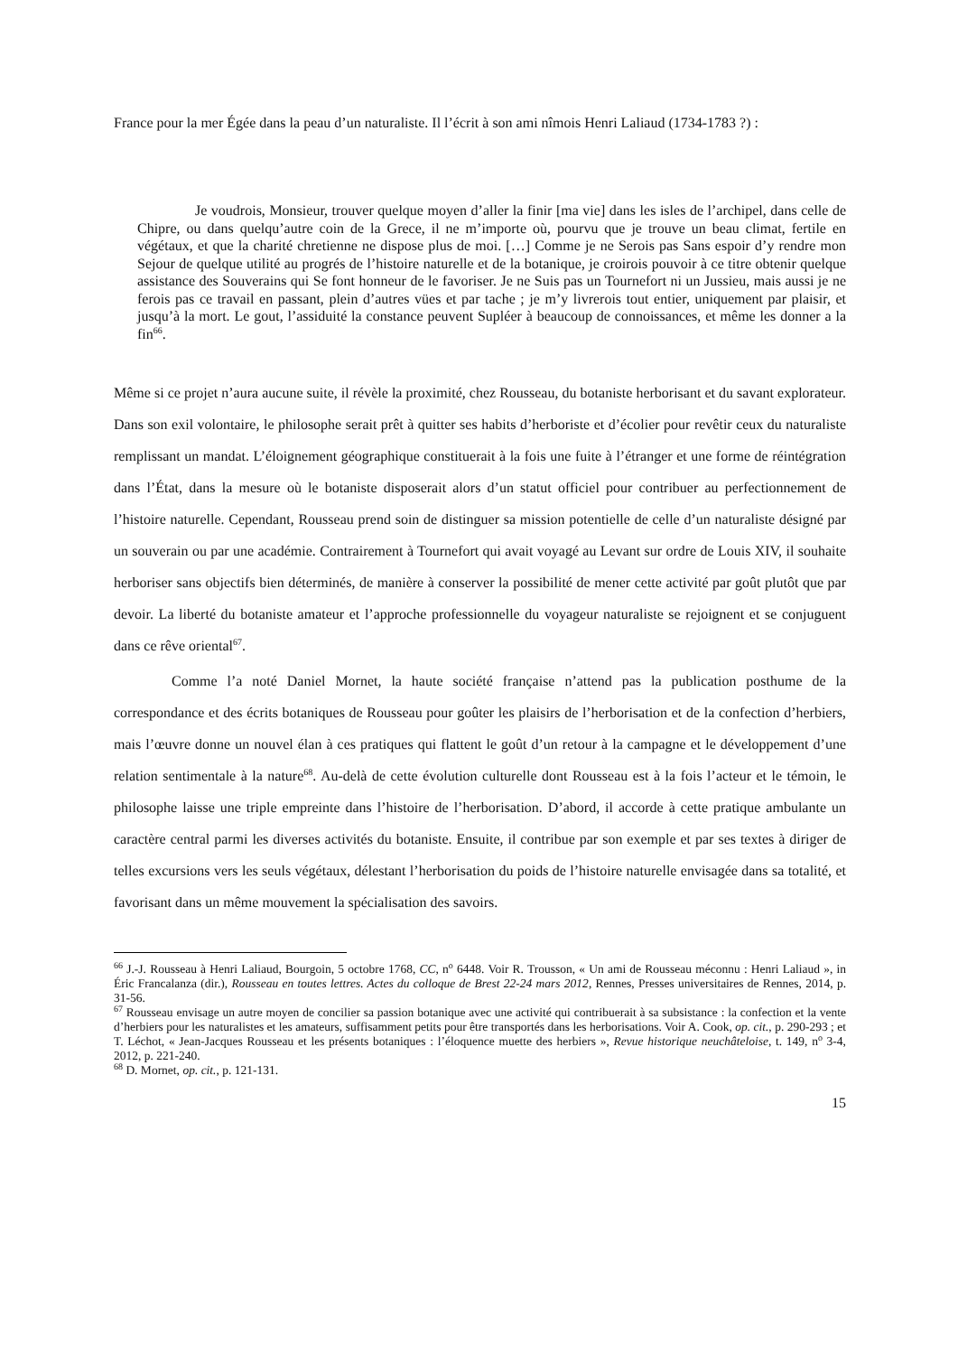France pour la mer Égée dans la peau d’un naturaliste. Il l’écrit à son ami nîmois Henri Laliaud (1734-1783 ?) :
Je voudrois, Monsieur, trouver quelque moyen d’aller la finir [ma vie] dans les isles de l’archipel, dans celle de Chipre, ou dans quelqu’autre coin de la Grece, il ne m’importe où, pourvu que je trouve un beau climat, fertile en végétaux, et que la charité chretienne ne dispose plus de moi. […] Comme je ne Serois pas Sans espoir d’y rendre mon Sejour de quelque utilité au progrés de l’histoire naturelle et de la botanique, je croirois pouvoir à ce titre obtenir quelque assistance des Souverains qui Se font honneur de le favoriser. Je ne Suis pas un Tournefort ni un Jussieu, mais aussi je ne ferois pas ce travail en passant, plein d’autres vües et par tache ; je m’y livrerois tout entier, uniquement par plaisir, et jusqu’à la mort. Le gout, l’assiduité la constance peuvent Supléer à beaucoup de connoissances, et même les donner a la fin<sup>66</sup>.
Même si ce projet n’aura aucune suite, il révèle la proximité, chez Rousseau, du botaniste herborisant et du savant explorateur. Dans son exil volontaire, le philosophe serait prêt à quitter ses habits d’herboriste et d’écolier pour revêtir ceux du naturaliste remplissant un mandat. L’éloignement géographique constituerait à la fois une fuite à l’étranger et une forme de réintégration dans l’État, dans la mesure où le botaniste disposerait alors d’un statut officiel pour contribuer au perfectionnement de l’histoire naturelle. Cependant, Rousseau prend soin de distinguer sa mission potentielle de celle d’un naturaliste désigné par un souverain ou par une académie. Contrairement à Tournefort qui avait voyagé au Levant sur ordre de Louis XIV, il souhaite herboriser sans objectifs bien déterminés, de manière à conserver la possibilité de mener cette activité par goût plutôt que par devoir. La liberté du botaniste amateur et l’approche professionnelle du voyageur naturaliste se rejoignent et se conjuguent dans ce rêve oriental<sup>67</sup>.
Comme l’a noté Daniel Mornet, la haute société française n’attend pas la publication posthume de la correspondance et des écrits botaniques de Rousseau pour goûter les plaisirs de l’herborisation et de la confection d’herbiers, mais l’œuvre donne un nouvel élan à ces pratiques qui flattent le goût d’un retour à la campagne et le développement d’une relation sentimentale à la nature<sup>68</sup>. Au-delà de cette évolution culturelle dont Rousseau est à la fois l’acteur et le témoin, le philosophe laisse une triple empreinte dans l’histoire de l’herborisation. D’abord, il accorde à cette pratique ambulante un caractère central parmi les diverses activités du botaniste. Ensuite, il contribue par son exemple et par ses textes à diriger de telles excursions vers les seuls végétaux, délestant l’herborisation du poids de l’histoire naturelle envisagée dans sa totalité, et favorisant dans un même mouvement la spécialisation des savoirs.
<sup>66</sup> J.-J. Rousseau à Henri Laliaud, Bourgoin, 5 octobre 1768, CC, n<sup>o</sup> 6448. Voir R. Trousson, « Un ami de Rousseau méconnu : Henri Laliaud », in Éric Francalanza (dir.), Rousseau en toutes lettres. Actes du colloque de Brest 22-24 mars 2012, Rennes, Presses universitaires de Rennes, 2014, p. 31-56.
<sup>67</sup> Rousseau envisage un autre moyen de concilier sa passion botanique avec une activité qui contribuerait à sa subsistance : la confection et la vente d’herbiers pour les naturalistes et les amateurs, suffisamment petits pour être transportés dans les herborisations. Voir A. Cook, op. cit., p. 290-293 ; et T. Léchot, « Jean-Jacques Rousseau et les présents botaniques : l’éloquence muette des herbiers », Revue historique neuchâteloise, t. 149, n<sup>o</sup> 3-4, 2012, p. 221-240.
<sup>68</sup> D. Mornet, op. cit., p. 121-131.
15